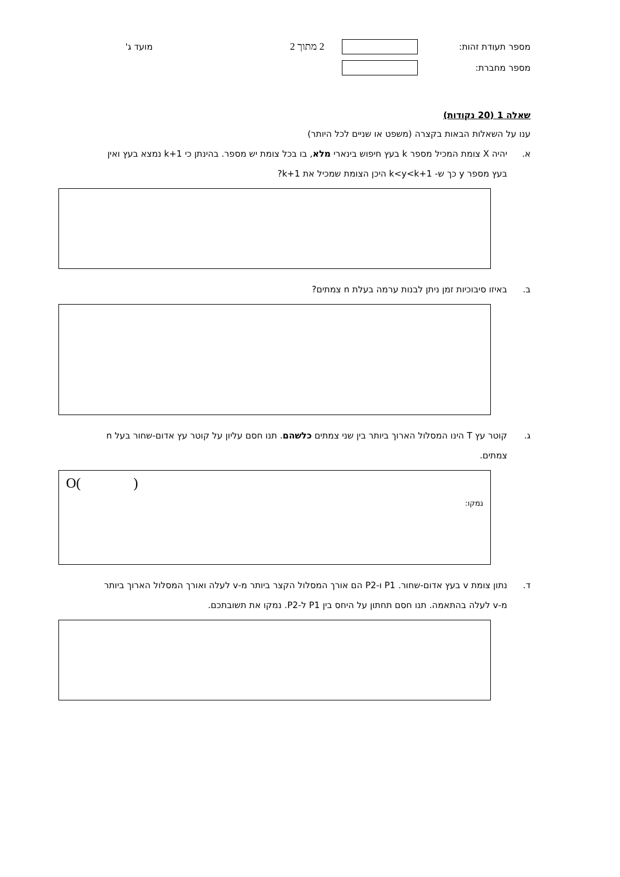מספר תעודת זהות: 2 מתוך 2 מועד ג'
מספר מחברת:
שאלה 1 (20 נקודות)
ענו על השאלות הבאות בקצרה (משפט או שניים לכל היותר)
א. יהיה X צומת המכיל מספר k בעץ חיפוש בינארי מלא, בו בכל צומת יש מספר. בהינתן כי k+1 נמצא בעץ ואין בעץ מספר y כך ש- k<y<k+1 היכן הצומת שמכיל את k+1?
ב. באיזו סיבוכיות זמן ניתן לבנות ערמה בעלת n צמתים?
ג. קוטר עץ T הינו המסלול הארוך ביותר בין שני צמתים כלשהם. תנו חסם עליון על קוטר עץ אדום-שחור בעל n צמתים.
נמקו: O( )
ד. נתון צומת v בעץ אדום-שחור. P1 ו-P2 הם אורך המסלול הקצר ביותר מ-v לעלה ואורך המסלול הארוך ביותר מ-v לעלה בהתאמה. תנו חסם תחתון על היחס בין P1 ל-P2. נמקו את תשובתכם.